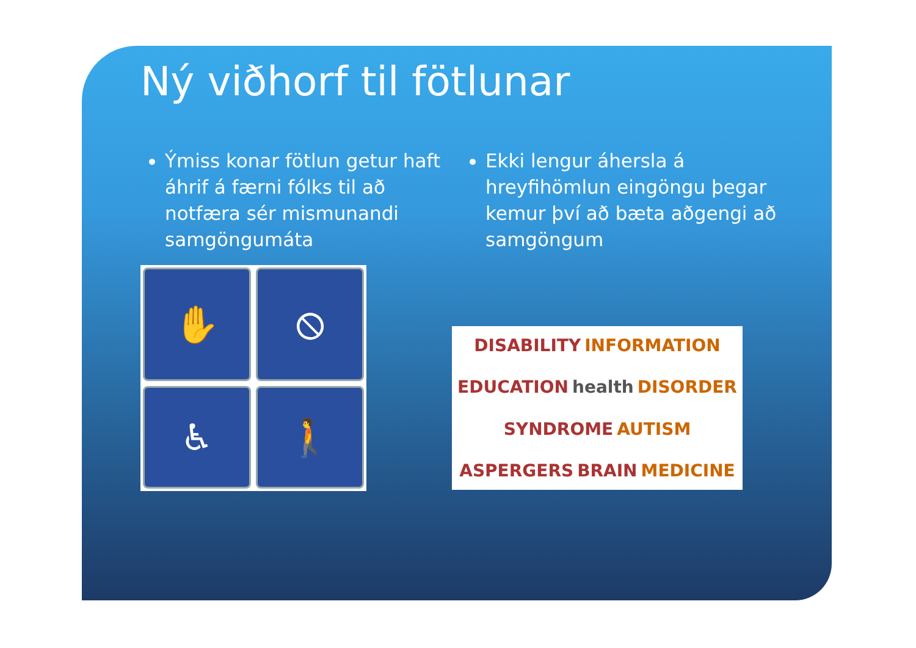Ný viðhorf til fötlunar
Ýmiss konar fötlun getur haft áhrif á færni fólks til að notfæra sér mismunandi samgöngumáta
✋
⦸
♿
🚶
Ekki lengur áhersla á hreyfihömlun eingöngu þegar kemur því að bæta aðgengi að samgöngum
DISABILITY INFORMATION EDUCATION health DISORDER SYNDROME AUTISM ASPERGERS BRAIN MEDICINE